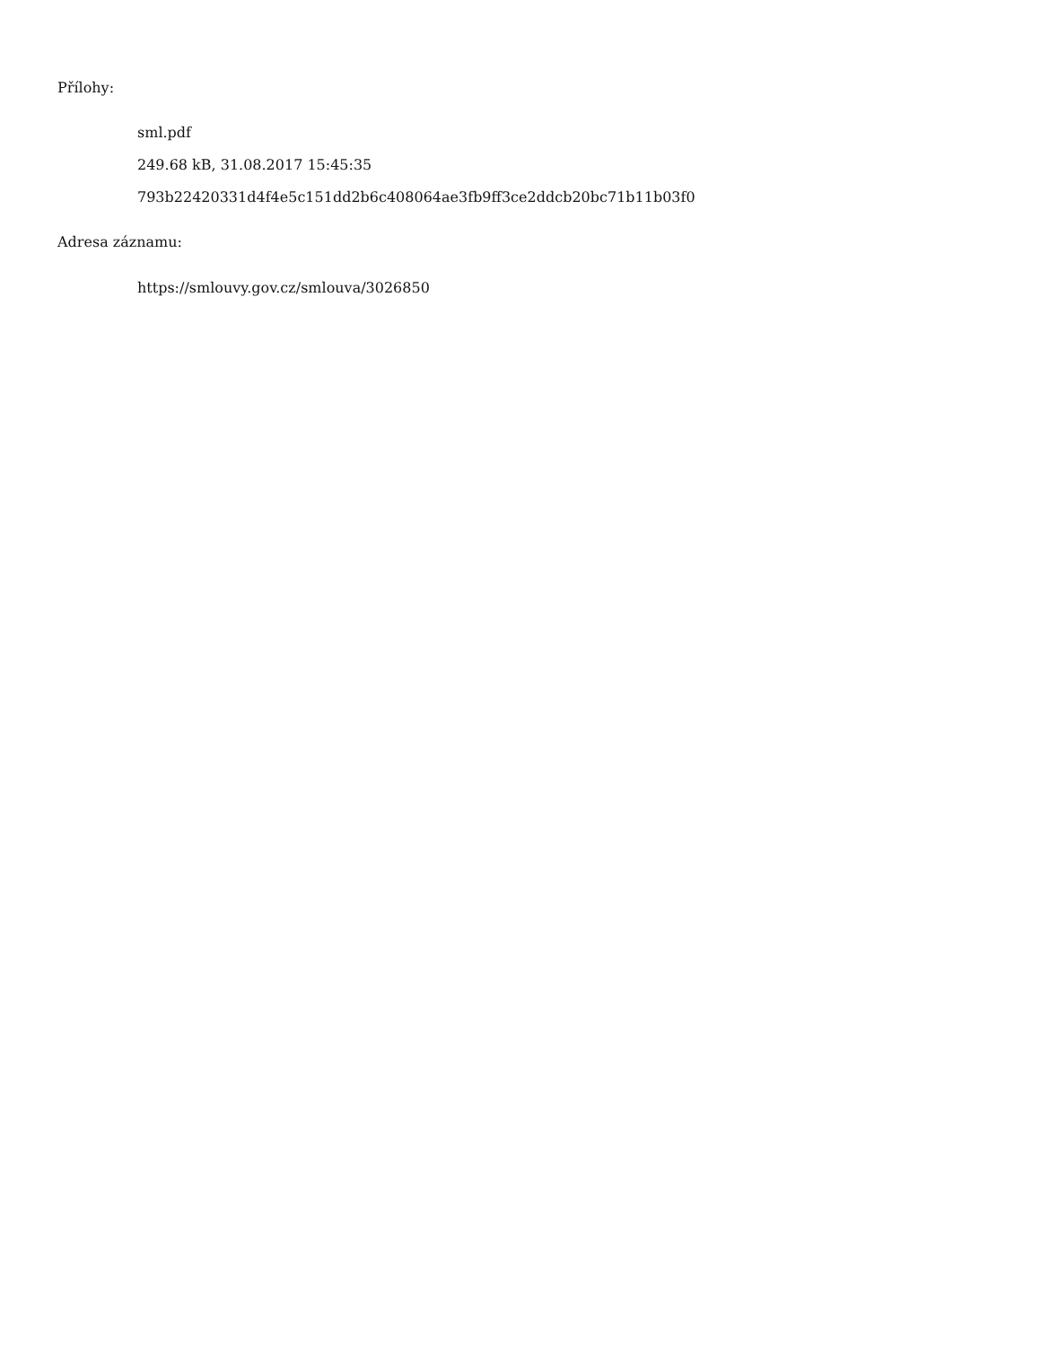Přílohy:
sml.pdf
249.68 kB, 31.08.2017 15:45:35
793b22420331d4f4e5c151dd2b6c408064ae3fb9ff3ce2ddcb20bc71b11b03f0
Adresa záznamu:
https://smlouvy.gov.cz/smlouva/3026850